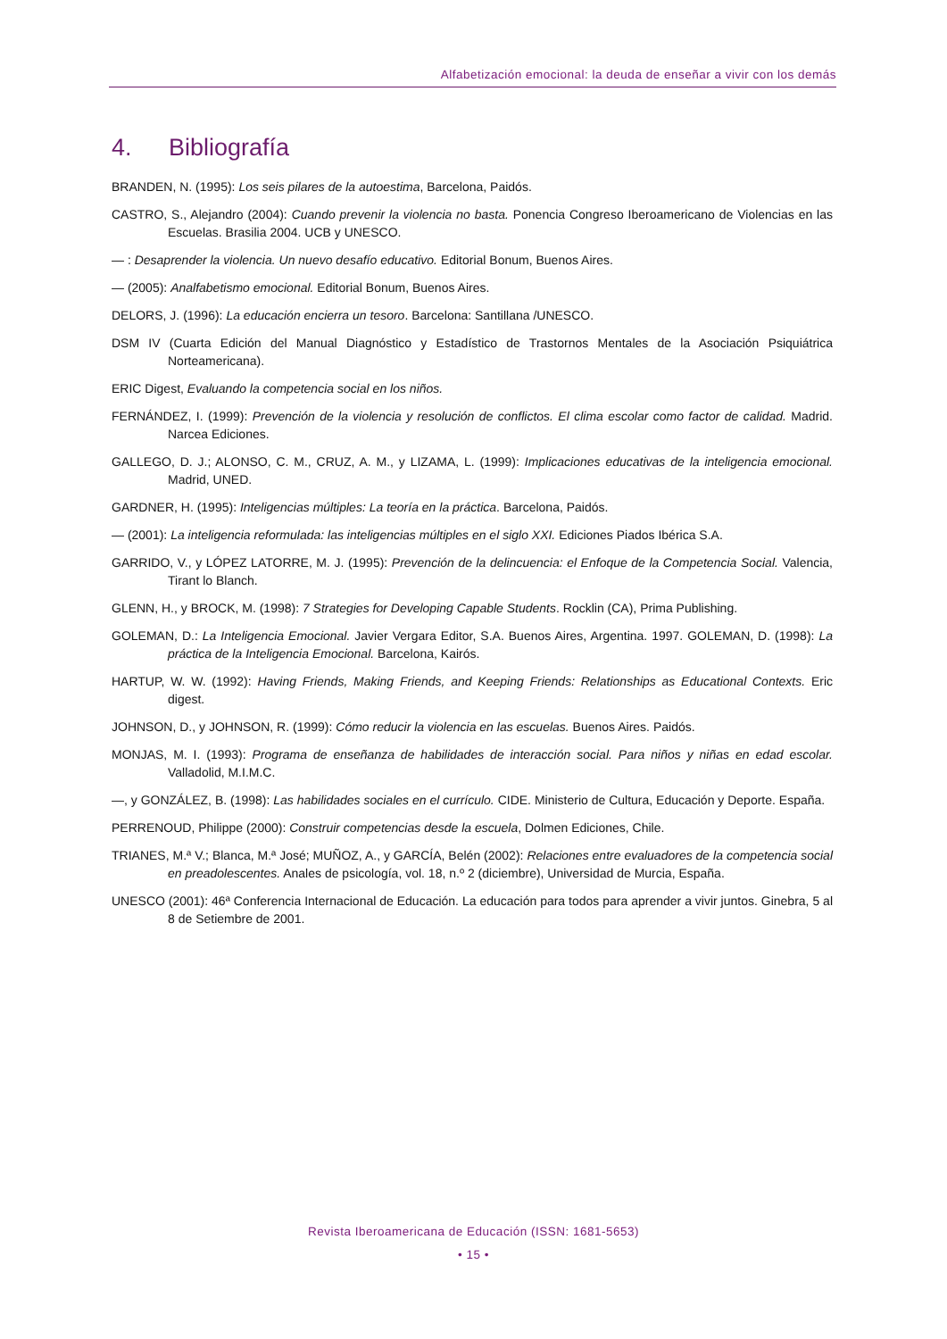Alfabetización emocional: la deuda de enseñar a vivir con los demás
4. Bibliografía
BRANDEN, N. (1995): Los seis pilares de la autoestima, Barcelona, Paidós.
CASTRO, S., Alejandro (2004): Cuando prevenir la violencia no basta. Ponencia Congreso Iberoamericano de Violencias en las Escuelas. Brasilia 2004. UCB y UNESCO.
— : Desaprender la violencia. Un nuevo desafío educativo. Editorial Bonum, Buenos Aires.
— (2005): Analfabetismo emocional. Editorial Bonum, Buenos Aires.
DELORS, J. (1996): La educación encierra un tesoro. Barcelona: Santillana /UNESCO.
DSM IV (Cuarta Edición del Manual Diagnóstico y Estadístico de Trastornos Mentales de la Asociación Psiquiátrica Norteamericana).
ERIC Digest, Evaluando la competencia social en los niños.
FERNÁNDEZ, I. (1999): Prevención de la violencia y resolución de conflictos. El clima escolar como factor de calidad. Madrid. Narcea Ediciones.
GALLEGO, D. J.; ALONSO, C. M., CRUZ, A. M., y LIZAMA, L. (1999): Implicaciones educativas de la inteligencia emocional. Madrid, UNED.
GARDNER, H. (1995): Inteligencias múltiples: La teoría en la práctica. Barcelona, Paidós.
— (2001): La inteligencia reformulada: las inteligencias múltiples en el siglo XXI. Ediciones Piados Ibérica S.A.
GARRIDO, V., y LÓPEZ LATORRE, M. J. (1995): Prevención de la delincuencia: el Enfoque de la Competencia Social. Valencia, Tirant lo Blanch.
GLENN, H., y BROCK, M. (1998): 7 Strategies for Developing Capable Students. Rocklin (CA), Prima Publishing.
GOLEMAN, D.: La Inteligencia Emocional. Javier Vergara Editor, S.A. Buenos Aires, Argentina. 1997. GOLEMAN, D. (1998): La práctica de la Inteligencia Emocional. Barcelona, Kairós.
HARTUP, W. W. (1992): Having Friends, Making Friends, and Keeping Friends: Relationships as Educational Contexts. Eric digest.
JOHNSON, D., y JOHNSON, R. (1999): Cómo reducir la violencia en las escuelas. Buenos Aires. Paidós.
MONJAS, M. I. (1993): Programa de enseñanza de habilidades de interacción social. Para niños y niñas en edad escolar. Valladolid, M.I.M.C.
—, y GONZÁLEZ, B. (1998): Las habilidades sociales en el currículo. CIDE. Ministerio de Cultura, Educación y Deporte. España.
PERRENOUD, Philippe (2000): Construir competencias desde la escuela, Dolmen Ediciones, Chile.
TRIANES, M.ª V.; Blanca, M.ª José; MUÑOZ, A., y GARCÍA, Belén (2002): Relaciones entre evaluadores de la competencia social en preadolescentes. Anales de psicología, vol. 18, n.º 2 (diciembre), Universidad de Murcia, España.
UNESCO (2001): 46ª Conferencia Internacional de Educación. La educación para todos para aprender a vivir juntos. Ginebra, 5 al 8 de Setiembre de 2001.
Revista Iberoamericana de Educación (ISSN: 1681-5653)
• 15 •